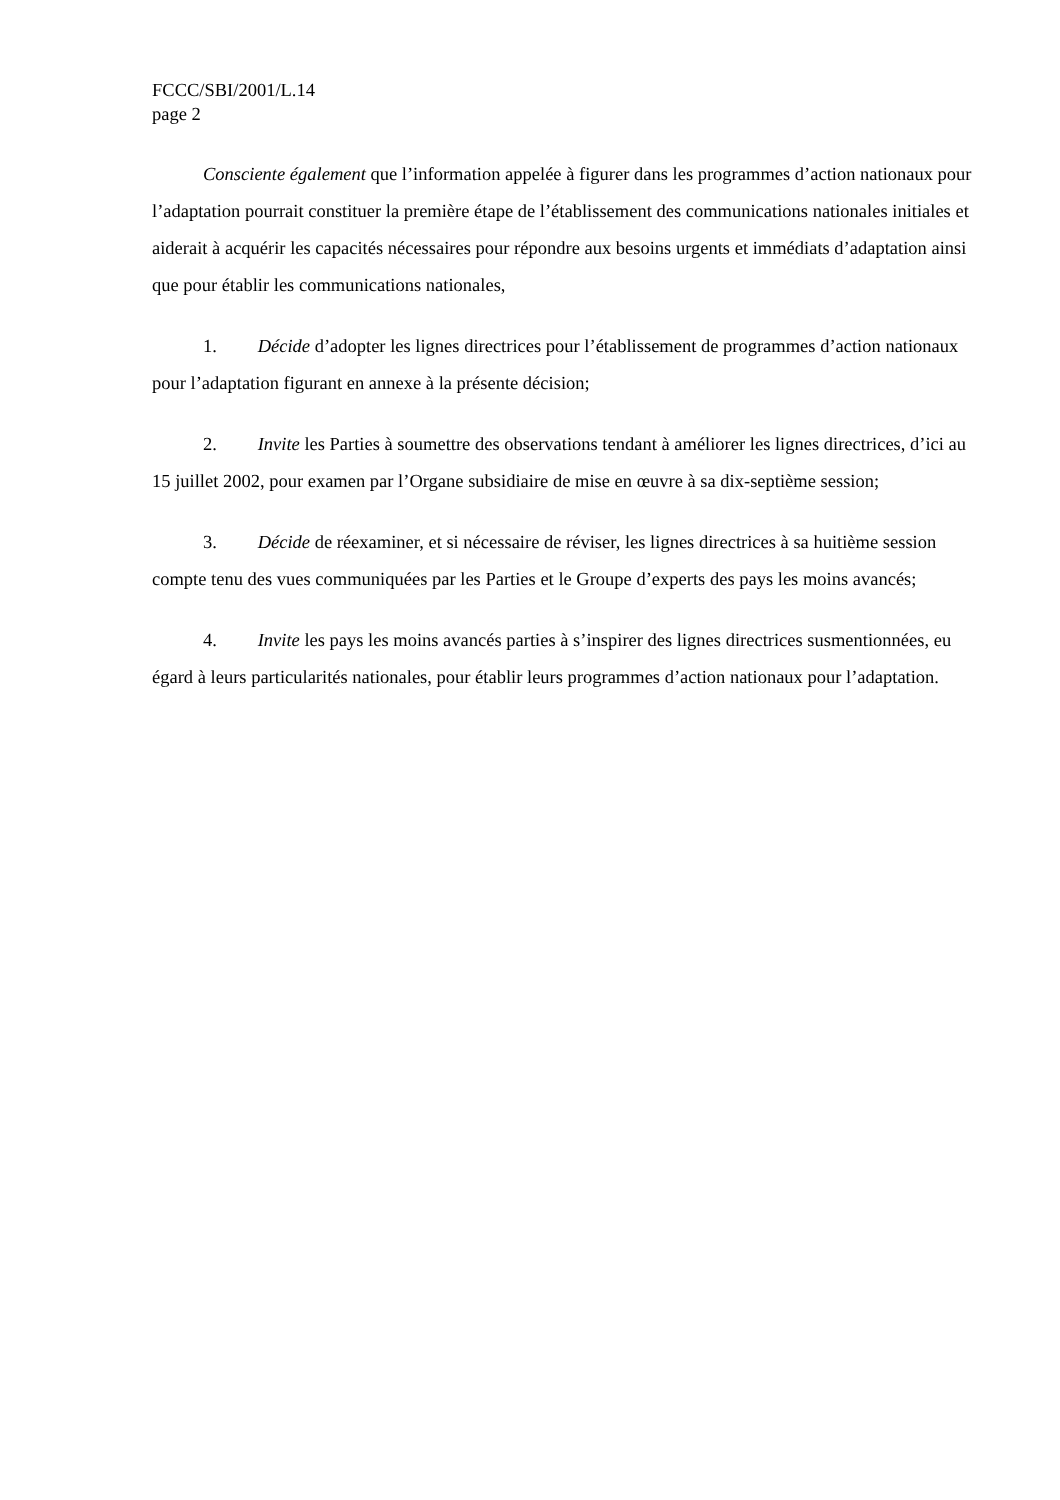FCCC/SBI/2001/L.14
page 2
Consciente également que l’information appelée à figurer dans les programmes d’action nationaux pour l’adaptation pourrait constituer la première étape de l’établissement des communications nationales initiales et aiderait à acquérir les capacités nécessaires pour répondre aux besoins urgents et immédiats d’adaptation ainsi que pour établir les communications nationales,
1. Décide d’adopter les lignes directrices pour l’établissement de programmes d’action nationaux pour l’adaptation figurant en annexe à la présente décision;
2. Invite les Parties à soumettre des observations tendant à améliorer les lignes directrices, d’ici au 15 juillet 2002, pour examen par l’Organe subsidiaire de mise en œuvre à sa dix-septième session;
3. Décide de réexaminer, et si nécessaire de réviser, les lignes directrices à sa huitième session compte tenu des vues communiquées par les Parties et le Groupe d’experts des pays les moins avancés;
4. Invite les pays les moins avancés parties à s’inspirer des lignes directrices susmentionnées, eu égard à leurs particularités nationales, pour établir leurs programmes d’action nationaux pour l’adaptation.